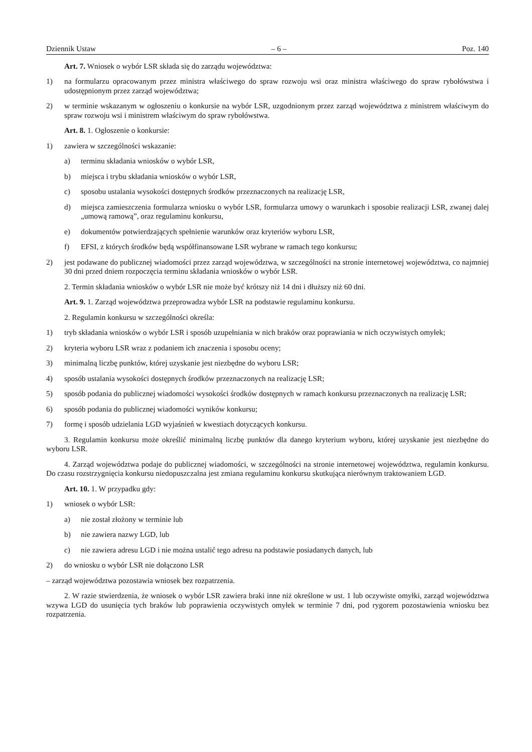Dziennik Ustaw – 6 – Poz. 140
Art. 7. Wniosek o wybór LSR składa się do zarządu województwa:
1) na formularzu opracowanym przez ministra właściwego do spraw rozwoju wsi oraz ministra właściwego do spraw rybołówstwa i udostępnionym przez zarząd województwa;
2) w terminie wskazanym w ogłoszeniu o konkursie na wybór LSR, uzgodnionym przez zarząd województwa z ministrem właściwym do spraw rozwoju wsi i ministrem właściwym do spraw rybołówstwa.
Art. 8. 1. Ogłoszenie o konkursie:
1) zawiera w szczególności wskazanie:
a) terminu składania wniosków o wybór LSR,
b) miejsca i trybu składania wniosków o wybór LSR,
c) sposobu ustalania wysokości dostępnych środków przeznaczonych na realizację LSR,
d) miejsca zamieszczenia formularza wniosku o wybór LSR, formularza umowy o warunkach i sposobie realizacji LSR, zwanej dalej „umową ramową”, oraz regulaminu konkursu,
e) dokumentów potwierdzających spełnienie warunków oraz kryteriów wyboru LSR,
f) EFSI, z których środków będą współfinansowane LSR wybrane w ramach tego konkursu;
2) jest podawane do publicznej wiadomości przez zarząd województwa, w szczególności na stronie internetowej województwa, co najmniej 30 dni przed dniem rozpoczęcia terminu składania wniosków o wybór LSR.
2. Termin składania wniosków o wybór LSR nie może być krótszy niż 14 dni i dłuższy niż 60 dni.
Art. 9. 1. Zarząd województwa przeprowadza wybór LSR na podstawie regulaminu konkursu.
2. Regulamin konkursu w szczególności określa:
1) tryb składania wniosków o wybór LSR i sposób uzupełniania w nich braków oraz poprawiania w nich oczywistych omyłek;
2) kryteria wyboru LSR wraz z podaniem ich znaczenia i sposobu oceny;
3) minimalną liczbę punktów, której uzyskanie jest niezbędne do wyboru LSR;
4) sposób ustalania wysokości dostępnych środków przeznaczonych na realizację LSR;
5) sposób podania do publicznej wiadomości wysokości środków dostępnych w ramach konkursu przeznaczonych na realizację LSR;
6) sposób podania do publicznej wiadomości wyników konkursu;
7) formę i sposób udzielania LGD wyjaśnień w kwestiach dotyczących konkursu.
3. Regulamin konkursu może określić minimalną liczbę punktów dla danego kryterium wyboru, której uzyskanie jest niezbędne do wyboru LSR.
4. Zarząd województwa podaje do publicznej wiadomości, w szczególności na stronie internetowej województwa, regulamin konkursu. Do czasu rozstrzygnięcia konkursu niedopuszczalna jest zmiana regulaminu konkursu skutkująca nierównym traktowaniem LGD.
Art. 10. 1. W przypadku gdy:
1) wniosek o wybór LSR:
a) nie został złożony w terminie lub
b) nie zawiera nazwy LGD, lub
c) nie zawiera adresu LGD i nie można ustalić tego adresu na podstawie posiadanych danych, lub
2) do wniosku o wybór LSR nie dołączono LSR
– zarząd województwa pozostawia wniosek bez rozpatrzenia.
2. W razie stwierdzenia, że wniosek o wybór LSR zawiera braki inne niż określone w ust. 1 lub oczywiste omyłki, zarząd województwa wzywa LGD do usunięcia tych braków lub poprawienia oczywistych omyłek w terminie 7 dni, pod rygorem pozostawienia wniosku bez rozpatrzenia.